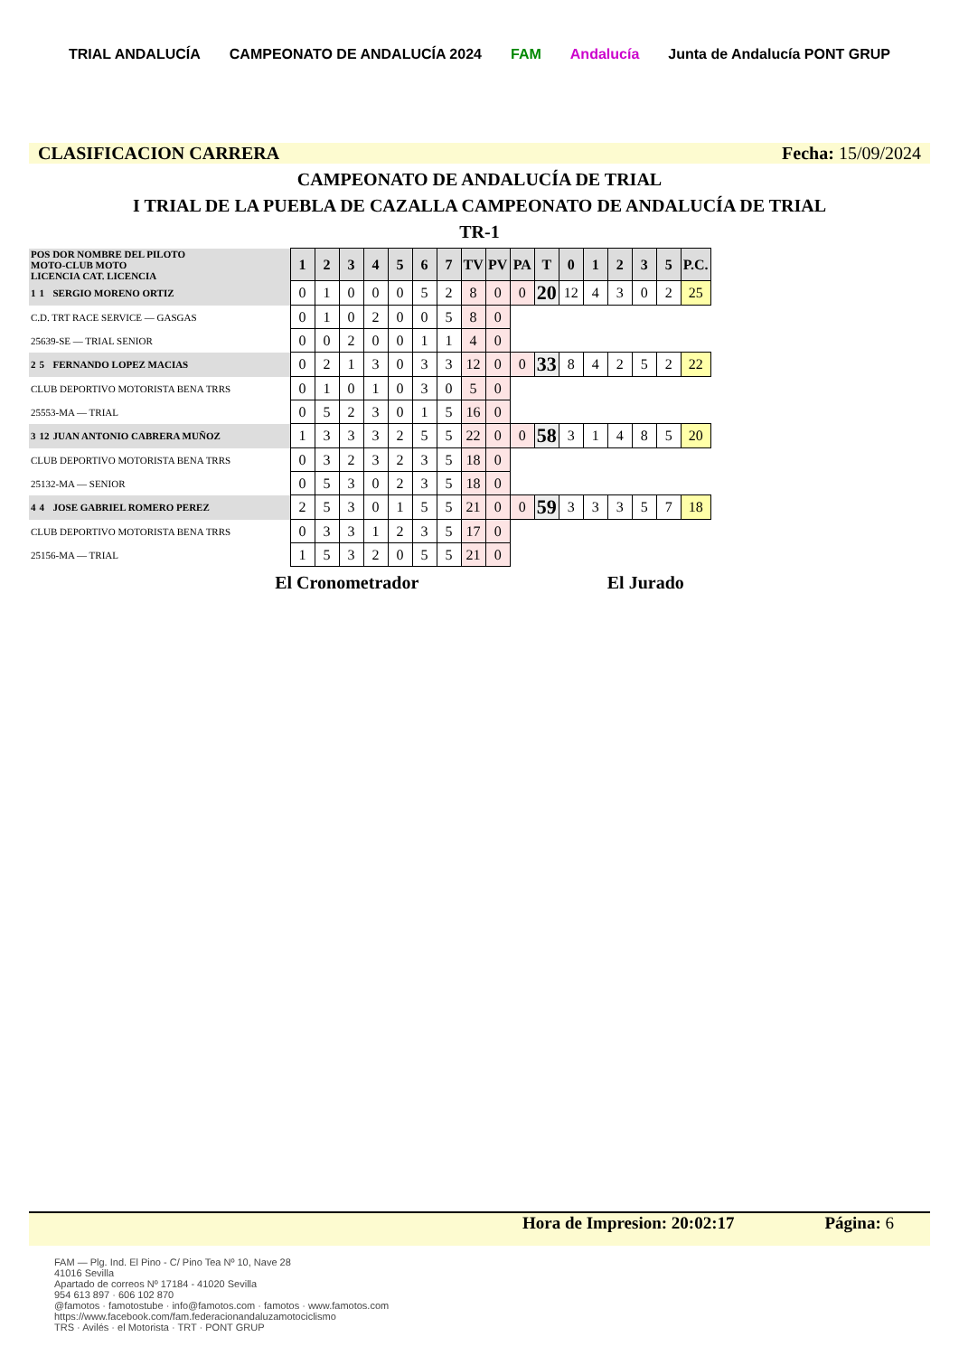TRIAL ANDALUCÍA CAMPEONATO DE ANDALUCÍA 2024 FAM Andalucía Junta de Andalucía PONT GRUP
CLASIFICACION CARRERA Fecha: 15/09/2024
CAMPEONATO DE ANDALUCÍA DE TRIAL
I TRIAL DE LA PUEBLA DE CAZALLA CAMPEONATO DE ANDALUCÍA DE TRIAL
TR-1
| POS DOR NOMBRE DEL PILOTO MOTO-CLUB MOTO LICENCIA CAT. LICENCIA | | | 1 | 2 | 3 | 4 | 5 | 6 | 7 | TV | PV | PA | T | 0 | 1 | 2 | 3 | 5 | P.C. |
| 1 | 1 | SERGIO MORENO ORTIZ | 0 | 1 | 0 | 0 | 0 | 5 | 2 | 8 | 0 | 0 | 20 | 12 | 4 | 3 | 0 | 2 | 25 |
| C.D. TRT RACE SERVICE — GASGAS | | | 0 | 1 | 0 | 2 | 0 | 0 | 5 | 8 | 0 | | | | | | | | |
| 25639-SE — TRIAL SENIOR | | | 0 | 0 | 2 | 0 | 0 | 1 | 1 | 4 | 0 | | | | | | | | |
| 2 | 5 | FERNANDO LOPEZ MACIAS | 0 | 2 | 1 | 3 | 0 | 3 | 3 | 12 | 0 | 0 | 33 | 8 | 4 | 2 | 5 | 2 | 22 |
| CLUB DEPORTIVO MOTORISTA BENA TRRS | | | 0 | 1 | 0 | 1 | 0 | 3 | 0 | 5 | 0 | | | | | | | | |
| 25553-MA — TRIAL | | | 0 | 5 | 2 | 3 | 0 | 1 | 5 | 16 | 0 | | | | | | | | |
| 3 | 12 | JUAN ANTONIO CABRERA MUÑOZ | 1 | 3 | 3 | 3 | 2 | 5 | 5 | 22 | 0 | 0 | 58 | 3 | 1 | 4 | 8 | 5 | 20 |
| CLUB DEPORTIVO MOTORISTA BENA TRRS | | | 0 | 3 | 2 | 3 | 2 | 3 | 5 | 18 | 0 | | | | | | | | |
| 25132-MA — SENIOR | | | 0 | 5 | 3 | 0 | 2 | 3 | 5 | 18 | 0 | | | | | | | | |
| 4 | 4 | JOSE GABRIEL ROMERO PEREZ | 2 | 5 | 3 | 0 | 1 | 5 | 5 | 21 | 0 | 0 | 59 | 3 | 3 | 3 | 5 | 7 | 18 |
| CLUB DEPORTIVO MOTORISTA BENA TRRS | | | 0 | 3 | 3 | 1 | 2 | 3 | 5 | 17 | 0 | | | | | | | | |
| 25156-MA — TRIAL | | | 1 | 5 | 3 | 2 | 0 | 5 | 5 | 21 | 0 | | | | | | | | |
El Cronometrador El Jurado
Hora de Impresion: 20:02:17 Página: 6
FAM — Plg. Ind. El Pino - C/ Pino Tea Nº 10, Nave 28
41016 Sevilla
Apartado de correos Nº 17184 - 41020 Sevilla
954 613 897 · 606 102 870
@famotos · famotostube · info@famotos.com · famotos · www.famotos.com
https://www.facebook.com/fam.federacionandaluzamotociclismo
TRS · Avilés · el Motorista · TRT · PONT GRUP